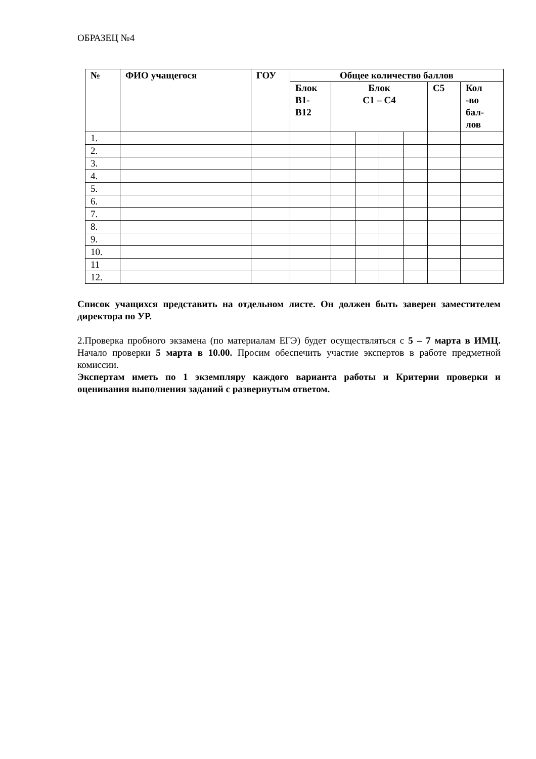ОБРАЗЕЦ №4
| № | ФИО учащегося | ГОУ | Общее количество баллов | | | | | | |
| --- | --- | --- | --- | --- | --- | --- | --- | --- | --- |
| | | | Блок В1- В12 | Блок С1 – С4 | | | | С5 | Кол -во бал- лов |
| 1. | | | | | | | | | |
| 2. | | | | | | | | | |
| 3. | | | | | | | | | |
| 4. | | | | | | | | | |
| 5. | | | | | | | | | |
| 6. | | | | | | | | | |
| 7. | | | | | | | | | |
| 8. | | | | | | | | | |
| 9. | | | | | | | | | |
| 10. | | | | | | | | | |
| 11 | | | | | | | | | |
| 12. | | | | | | | | | |
Список учащихся представить на отдельном листе. Он должен быть заверен заместителем директора по УР.
2.Проверка пробного экзамена (по материалам ЕГЭ) будет осуществляться с 5 – 7 марта в ИМЦ. Начало проверки 5 марта в 10.00. Просим обеспечить участие экспертов в работе предметной комиссии.
Экспертам иметь по 1 экземпляру каждого варианта работы и Критерии проверки и оценивания выполнения заданий с развернутым ответом.